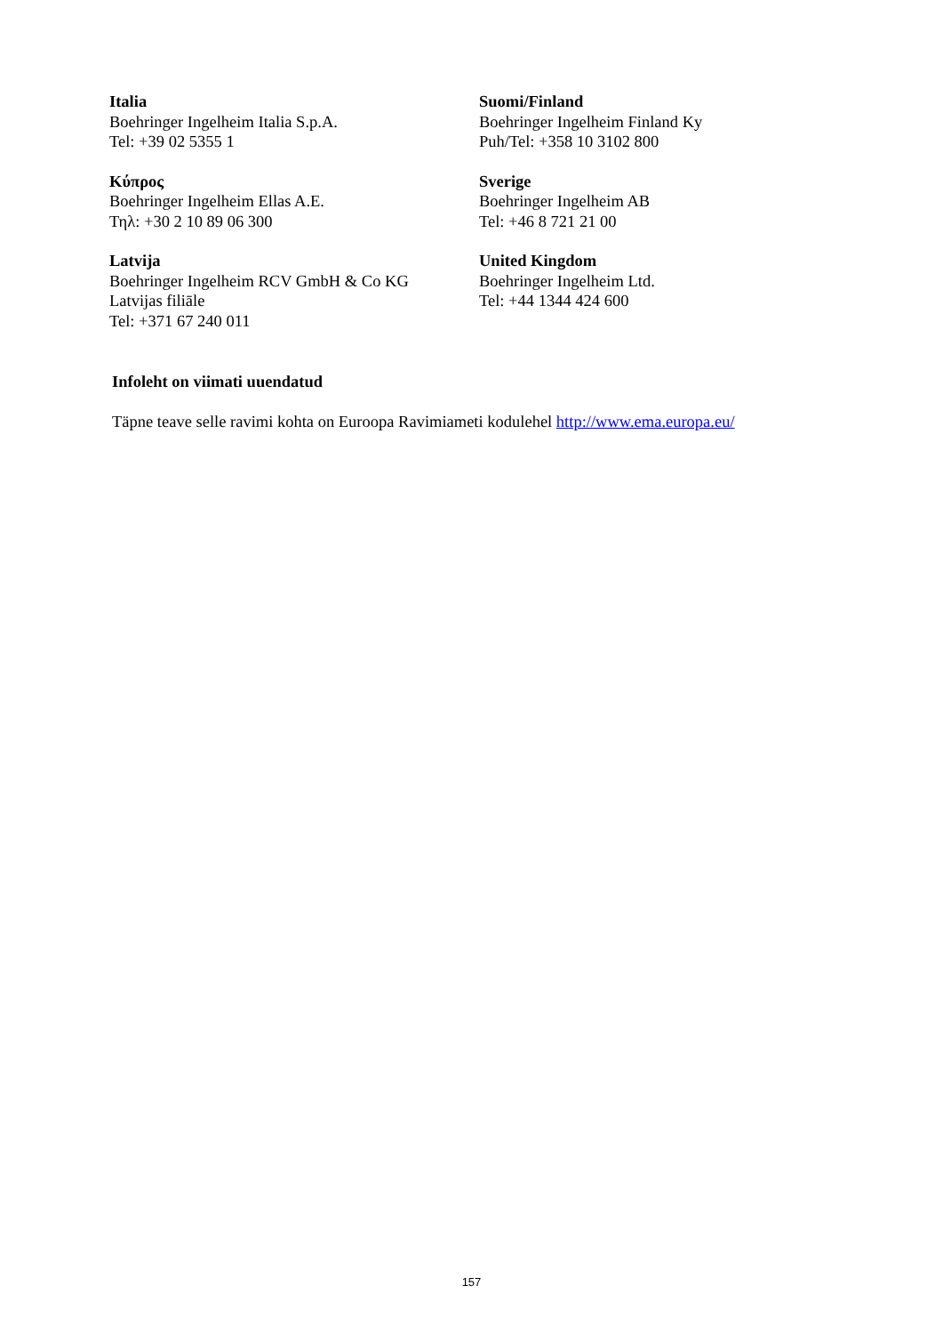Italia
Boehringer Ingelheim Italia S.p.A.
Tel: +39 02 5355 1
Suomi/Finland
Boehringer Ingelheim Finland Ky
Puh/Tel: +358 10 3102 800
Κύπρος
Boehringer Ingelheim Ellas A.E.
Τηλ: +30 2 10 89 06 300
Sverige
Boehringer Ingelheim AB
Tel: +46 8 721 21 00
Latvija
Boehringer Ingelheim RCV GmbH & Co KG
Latvijas filiāle
Tel: +371 67 240 011
United Kingdom
Boehringer Ingelheim Ltd.
Tel: +44 1344 424 600
Infoleht on viimati uuendatud
Täpne teave selle ravimi kohta on Euroopa Ravimiameti kodulehel http://www.ema.europa.eu/
157